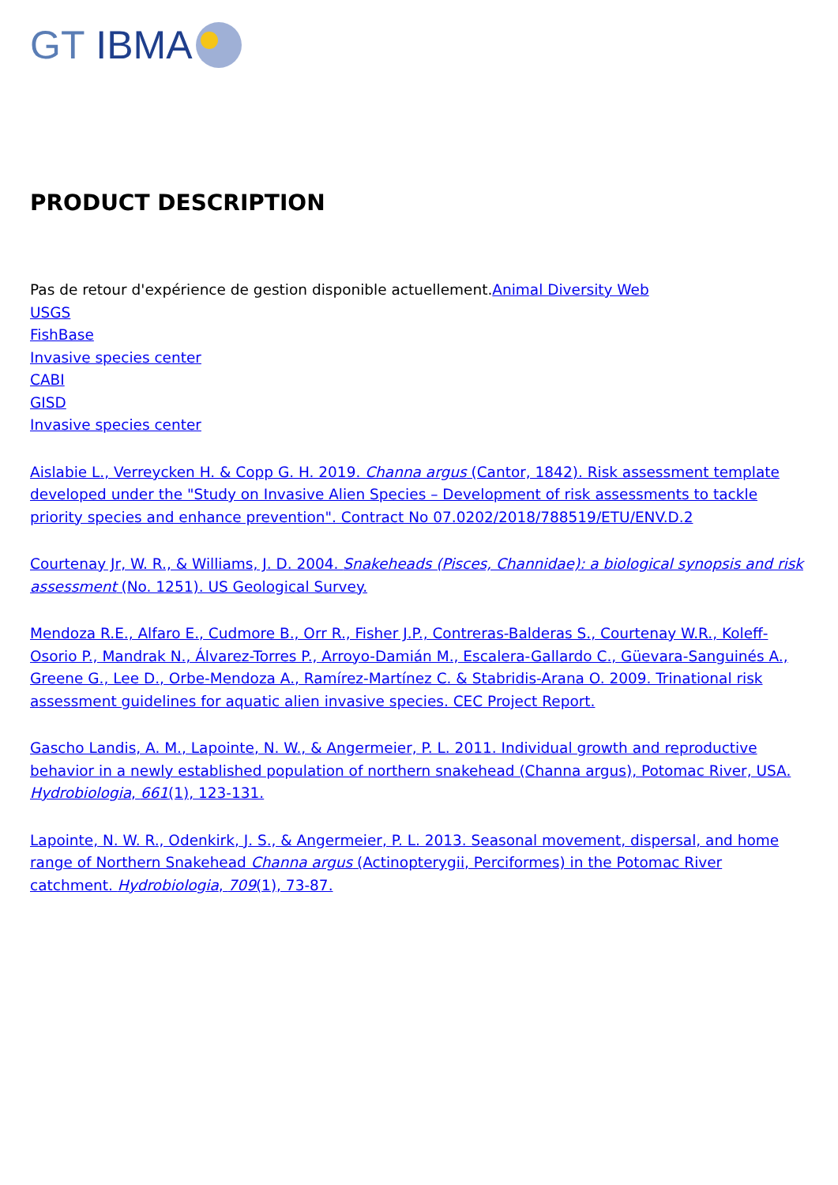GT IBMA
PRODUCT DESCRIPTION
Pas de retour d'expérience de gestion disponible actuellement.Animal Diversity Web
USGS
FishBase
Invasive species center
CABI
GISD
Invasive species center
Aislabie L., Verreycken H. & Copp G. H. 2019. Channa argus (Cantor, 1842). Risk assessment template developed under the "Study on Invasive Alien Species – Development of risk assessments to tackle priority species and enhance prevention". Contract No 07.0202/2018/788519/ETU/ENV.D.2
Courtenay Jr, W. R., & Williams, J. D. 2004. Snakeheads (Pisces, Channidae): a biological synopsis and risk assessment (No. 1251). US Geological Survey.
Mendoza R.E., Alfaro E., Cudmore B., Orr R., Fisher J.P., Contreras-Balderas S., Courtenay W.R., Koleff-Osorio P., Mandrak N., Álvarez-Torres P., Arroyo-Damián M., Escalera-Gallardo C., Güevara-Sanguinés A., Greene G., Lee D., Orbe-Mendoza A., Ramírez-Martínez C. & Stabridis-Arana O. 2009. Trinational risk assessment guidelines for aquatic alien invasive species. CEC Project Report.
Gascho Landis, A. M., Lapointe, N. W., & Angermeier, P. L. 2011. Individual growth and reproductive behavior in a newly established population of northern snakehead (Channa argus), Potomac River, USA. Hydrobiologia, 661(1), 123-131.
Lapointe, N. W. R., Odenkirk, J. S., & Angermeier, P. L. 2013. Seasonal movement, dispersal, and home range of Northern Snakehead Channa argus (Actinopterygii, Perciformes) in the Potomac River catchment. Hydrobiologia, 709(1), 73-87.